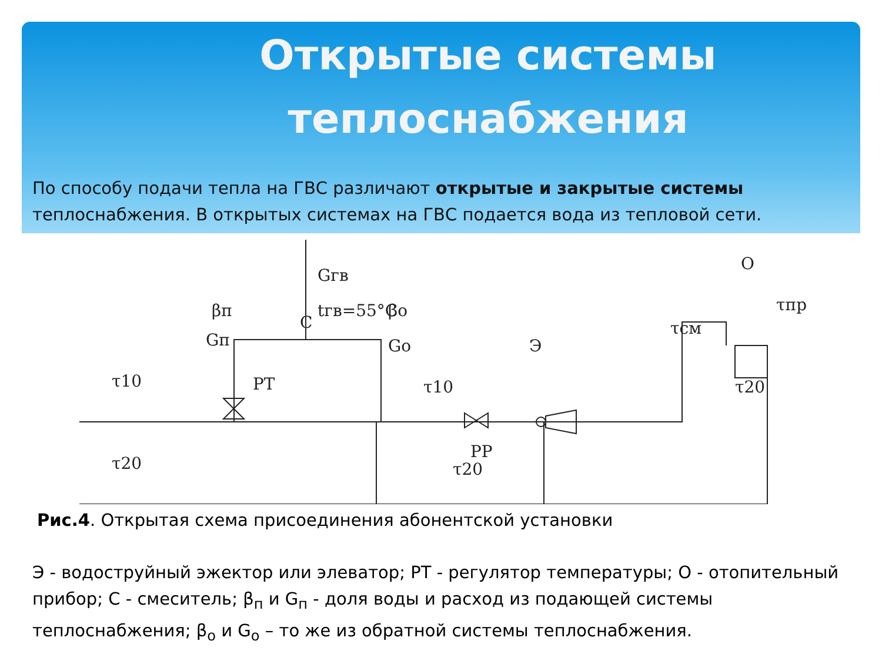Открытые системы теплоснабжения
По способу подачи тепла на ГВС различают открытые и закрытые системы теплоснабжения. В открытых системах на ГВС подается вода из тепловой сети.
τ10
βп
Gп
РТ
С
Gгв
tгв=55°С
βо
Gо
τ10
РР
τ20
Э
τсм
О
τпр
τ20
τ20
Рис.4. Открытая схема присоединения абонентской установки
Э - водоструйный эжектор или элеватор; РТ - регулятор температуры; О - отопительный прибор; С - смеситель; β<sub>п</sub> и G<sub>п</sub> - доля воды и расход из подающей системы теплоснабжения; β<sub>о</sub> и G<sub>о</sub> – то же из обратной системы теплоснабжения.